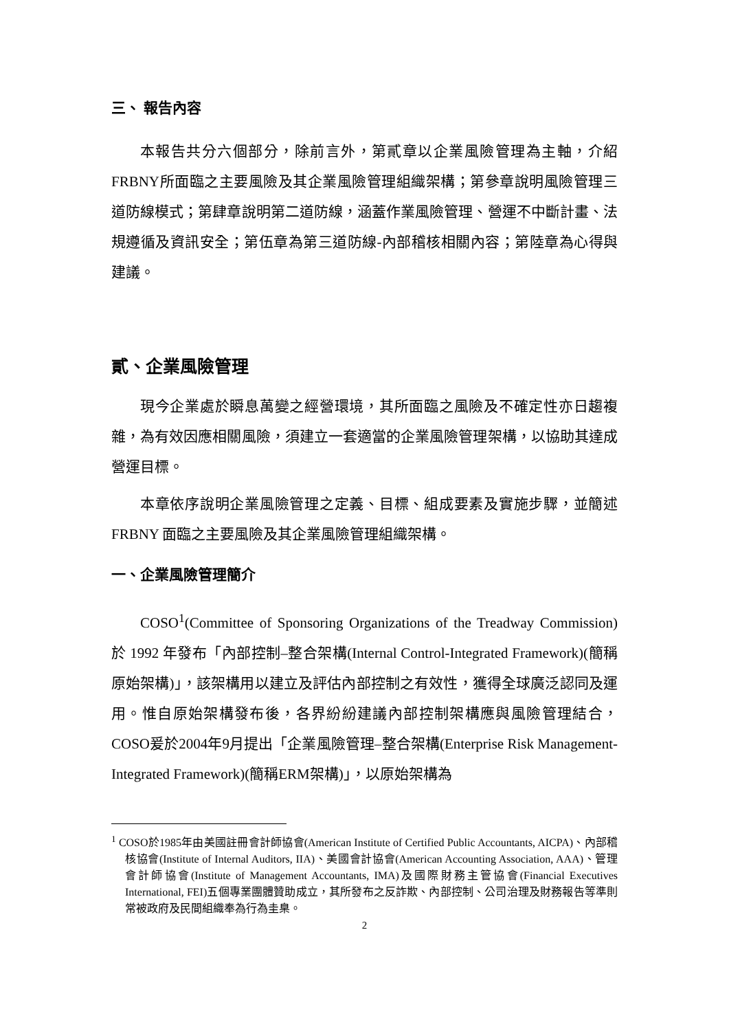三、 報告內容
本報告共分六個部分，除前言外，第貳章以企業風險管理為主軸，介紹FRBNY所面臨之主要風險及其企業風險管理組織架構；第參章說明風險管理三道防線模式；第肆章說明第二道防線，涵蓋作業風險管理、營運不中斷計畫、法規遵循及資訊安全；第伍章為第三道防線-內部稽核相關內容；第陸章為心得與建議。
貳、企業風險管理
現今企業處於瞬息萬變之經營環境，其所面臨之風險及不確定性亦日趨複雜，為有效因應相關風險，須建立一套適當的企業風險管理架構，以協助其達成營運目標。
本章依序說明企業風險管理之定義、目標、組成要素及實施步驟，並簡述 FRBNY 面臨之主要風險及其企業風險管理組織架構。
一、企業風險管理簡介
COSO<sup>1</sup>(Committee of Sponsoring Organizations of the Treadway Commission) 於 1992 年發布「內部控制–整合架構(Internal Control-Integrated Framework)(簡稱原始架構)」，該架構用以建立及評估內部控制之有效性，獲得全球廣泛認同及運用。惟自原始架構發布後，各界紛紛建議內部控制架構應與風險管理結合，COSO爰於2004年9月提出「企業風險管理–整合架構(Enterprise Risk Management-Integrated Framework)(簡稱ERM架構)」，以原始架構為
<sup>1</sup> COSO於1985年由美國註冊會計師協會(American Institute of Certified Public Accountants, AICPA)、內部稽核協會(Institute of Internal Auditors, IIA)、美國會計協會(American Accounting Association, AAA)、管理會計師協會(Institute of Management Accountants, IMA)及國際財務主管協會(Financial Executives International, FEI)五個專業團體贊助成立，其所發布之反詐欺、內部控制、公司治理及財務報告等準則常被政府及民間組織奉為行為圭臬。
2